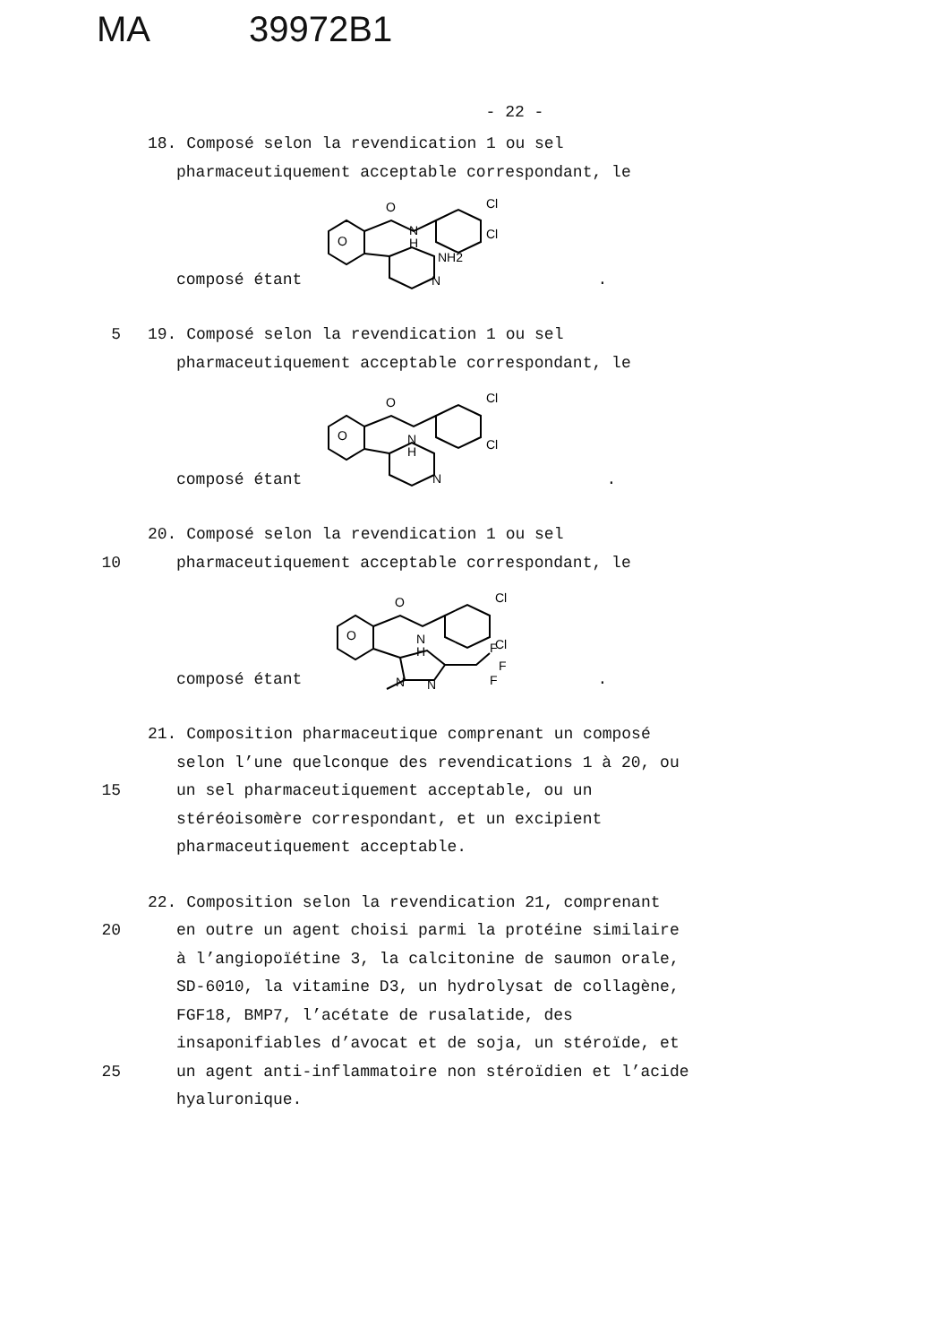MA 39972B1
- 22 -
18. Composé selon la revendication 1 ou sel
pharmaceutiquement acceptable correspondant, le
composé étant
O
H
N
O
Cl
Cl
NH2
N
.
5 19. Composé selon la revendication 1 ou sel
pharmaceutiquement acceptable correspondant, le
composé étant
O
N
H
O
Cl
Cl
N
.
20. Composé selon la revendication 1 ou sel
10 pharmaceutiquement acceptable correspondant, le
composé étant
O
N
H
O
Cl
Cl
F
F
F
N
N
.
21. Composition pharmaceutique comprenant un composé
selon l’une quelconque des revendications 1 à 20, ou
15 un sel pharmaceutiquement acceptable, ou un
stéréoisomère correspondant, et un excipient
pharmaceutiquement acceptable.
22. Composition selon la revendication 21, comprenant
20 en outre un agent choisi parmi la protéine similaire
à l’angiopoïétine 3, la calcitonine de saumon orale,
SD-6010, la vitamine D3, un hydrolysat de collagène,
FGF18, BMP7, l’acétate de rusalatide, des
insaponifiables d’avocat et de soja, un stéroïde, et
25 un agent anti-inflammatoire non stéroïdien et l’acide
hyaluronique.